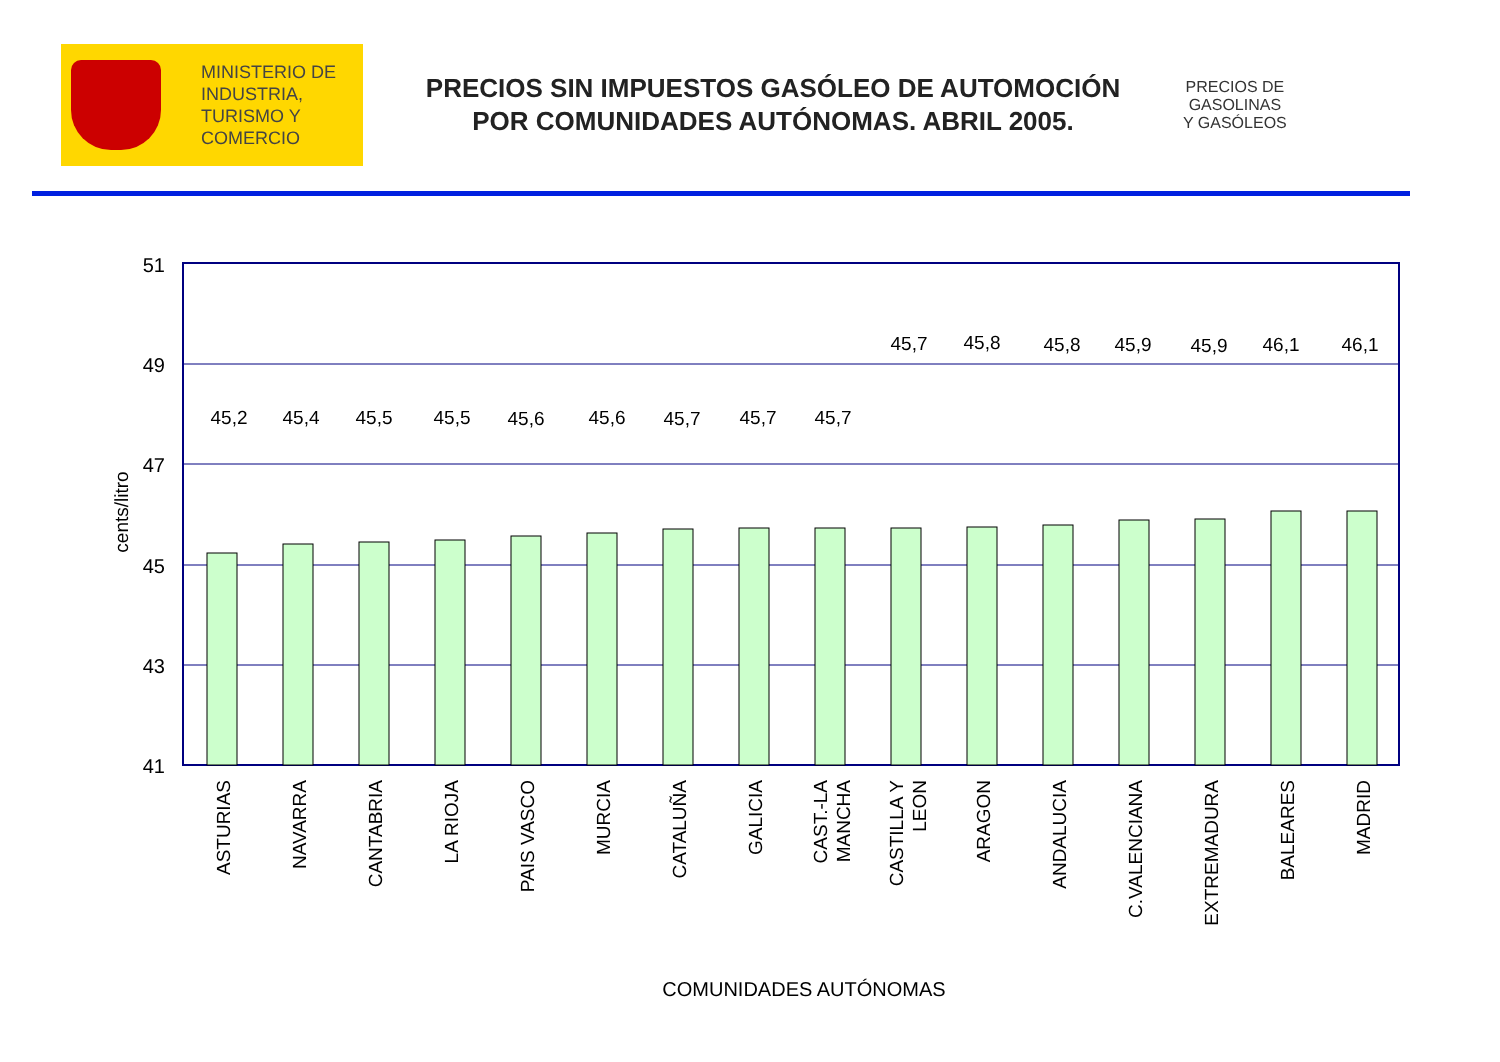MINISTERIO DE
INDUSTRIA,
TURISMO Y
COMERCIO
PRECIOS SIN IMPUESTOS GASÓLEO DE AUTOMOCIÓN
POR COMUNIDADES AUTÓNOMAS. ABRIL 2005.
PRECIOS DE
GASOLINAS
Y GASÓLEOS
51
49
47
45
43
41
cents/litro
45,2
45,4
45,5
45,5
45,6
45,6
45,7
45,7
45,7
45,7
45,8
45,8
45,9
45,9
46,1
46,1
ASTURIAS
NAVARRA
CANTABRIA
LA RIOJA
PAIS VASCO
MURCIA
CATALUÑA
GALICIA
CAST.-LA
MANCHA
CASTILLA Y
LEON
ARAGON
ANDALUCIA
C.VALENCIANA
EXTREMADURA
BALEARES
MADRID
COMUNIDADES AUTÓNOMAS